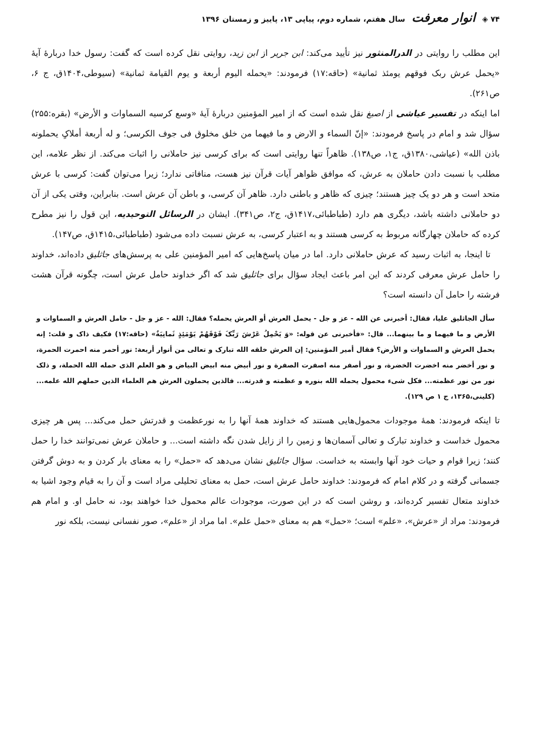۷۴ ◈ انوار معرفت سال هفتم، شماره دوم، پیاپی ۱۳، پاییز و زمستان ۱۳۹۶
این مطلب را روایتی در الدرالمنثور نیز تأیید می‌کند: ابن جریر از ابن زید، روایتی نقل کرده است که گفت: رسول خدا دربارۀ آیۀ «یحمل عرش ربک فوقهم یومئذ ثمانیة» (حاقه:۱۷) فرمودند: «یحمله الیوم أربعة و یوم القیامة ثمانیة» (سیوطی،۱۴۰۴ق، ج ۶، ص۲۶۱).
اما اینکه در تفسیر عیاشی از اصبغ نقل شده است که از امیر المؤمنین دربارۀ آیۀ «وسع کرسیه السماوات و الأرض» (بقره:۲۵۵) سؤال شد و امام در پاسخ فرمودند: «إنّ السماء و الارض و ما فیهما من خلق مخلوق فی جوف الکرسی؛ و له أربعة أملاکٍ یحملونه باذن الله» (عیاشی،۱۳۸۰ق، ج۱، ص۱۳۸). ظاهراً تنها روایتی است که برای کرسی نیز حاملانی را اثبات می‌کند. از نظر علامه، این مطلب با نسبت دادن حاملان به عرش، که موافق ظواهر آیات قرآن نیز هست، منافاتی ندارد؛ زیرا می‌توان گفت: کرسی با عرش متحد است و هر دو یک چیز هستند؛ چیزی که ظاهر و باطنی دارد. ظاهر آن کرسی، و باطن آن عرش است. بنابراین، وقتی یکی از آن دو حاملانی داشته باشد، دیگری هم دارد (طباطبائی،۱۴۱۷ق، ج۲، ص۳۴۱). ایشان در الرسائل التوحیدیه، این قول را نیز مطرح کرده که حاملان چهارگانه مربوط به کرسی هستند و به اعتبار کرسی، به عرش نسبت داده می‌شود (طباطبائی،۱۴۱۵ق، ص۱۴۷).
تا اینجا، به اثبات رسید که عرش حاملانی دارد. اما در میان پاسخ‌هایی که امیر المؤمنین علی به پرسش‌های جاثلیق داده‌اند، خداوند را حامل عرش معرفی کردند که این امر باعث ایجاد سؤال برای جاثلیق شد که اگر خداوند حامل عرش است، چگونه قرآن هشت فرشته را حامل آن دانسته است؟
سأل الجاثلیق علیا، فقال: أخبرنی عن الله - عز و جل - یحمل العرش أو العرش یحمله؟ فقال: الله - عز و جل - حامل العرش و السماوات و الأرض و ما فیهما و ما بینهما... قال: «فأخبرنی عن قوله: «وَ یَحْمِلُ عَرْشَ رَبِّکَ فَوْقَهُمْ یَوْمَئِذٍ ثَمانِیَةٌ» (حاقه:۱۷) فکیف ذاک و قلت: إنه یحمل العرش و السماوات و الأرض؟ فقال أمیر المؤمنین: إن العرش خلقه الله تبارک و تعالی من أنوار أربعة: نور أحمر منه احمرت الحمرة، و نور أخضر منه اخضرت الخضرة، و نور أصفر منه اصفرت الصفرة و نور أبیض منه ابیض البیاض و هو العلم الذی حمله الله الحملة، و ذلک نور من نور عظمته... فکل شیء محمول یحمله الله بنوره و عظمته و قدرته... فالذین یحملون العرش هم العلماء الذین حملهم الله علمه... (کلینی،۱۳۶۵، ج ۱ ص ۱۲۹).
تا اینکه فرمودند: همۀ موجودات محمول‌هایی هستند که خداوند همۀ آنها را به نورعظمت و قدرتش حمل می‌کند... پس هر چیزی محمول خداست و خداوند تبارک و تعالی آسمان‌ها و زمین را از زایل شدن نگه داشته است... و حاملان عرش نمی‌توانند خدا را حمل کنند؛ زیرا قوام و حیات خود آنها وابسته به خداست. سؤال جاثلیق نشان می‌دهد که «حمل» را به معنای بار کردن و به دوش گرفتن جسمانی گرفته و در کلام امام که فرمودند: خداوند حامل عرش است، حمل به معنای تحلیلی مراد است و آن را به قیام وجود اشیا به خداوند متعال تفسیر کرده‌اند، و روشن است که در این صورت، موجودات عالم محمول خدا خواهند بود، نه حامل او. و امام هم فرمودند: مراد از «عرش»، «علم» است؛ «حمل» هم به معنای «حمل علم». اما مراد از «علم»، صور نفسانی نیست، بلکه نور